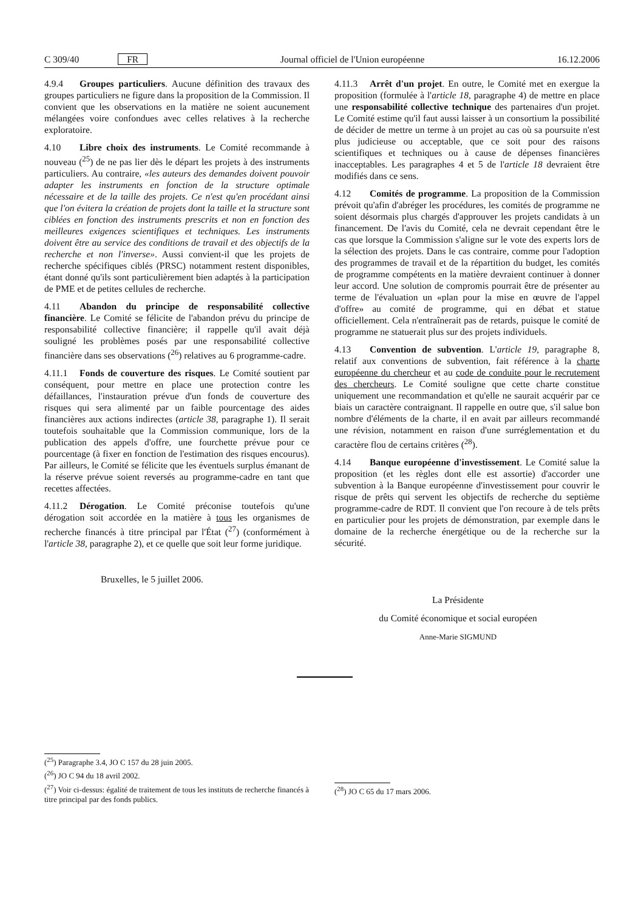C 309/40 FR Journal officiel de l'Union européenne 16.12.2006
4.9.4 Groupes particuliers. Aucune définition des travaux des groupes particuliers ne figure dans la proposition de la Commission. Il convient que les observations en la matière ne soient aucunement mélangées voire confondues avec celles relatives à la recherche exploratoire.
4.10 Libre choix des instruments. Le Comité recommande à nouveau (<sup>25</sup>) de ne pas lier dès le départ les projets à des instruments particuliers. Au contraire, «les auteurs des demandes doivent pouvoir adapter les instruments en fonction de la structure optimale nécessaire et de la taille des projets. Ce n'est qu'en procédant ainsi que l'on évitera la création de projets dont la taille et la structure sont ciblées en fonction des instruments prescrits et non en fonction des meilleures exigences scientifiques et techniques. Les instruments doivent être au service des conditions de travail et des objectifs de la recherche et non l'inverse». Aussi convient-il que les projets de recherche spécifiques ciblés (PRSC) notamment restent disponibles, étant donné qu'ils sont particulièrement bien adaptés à la participation de PME et de petites cellules de recherche.
4.11 Abandon du principe de responsabilité collective financière. Le Comité se félicite de l'abandon prévu du principe de responsabilité collective financière; il rappelle qu'il avait déjà souligné les problèmes posés par une responsabilité collective financière dans ses observations (<sup>26</sup>) relatives au 6 programme-cadre.
4.11.1 Fonds de couverture des risques. Le Comité soutient par conséquent, pour mettre en place une protection contre les défaillances, l'instauration prévue d'un fonds de couverture des risques qui sera alimenté par un faible pourcentage des aides financières aux actions indirectes (article 38, paragraphe 1). Il serait toutefois souhaitable que la Commission communique, lors de la publication des appels d'offre, une fourchette prévue pour ce pourcentage (à fixer en fonction de l'estimation des risques encourus). Par ailleurs, le Comité se félicite que les éventuels surplus émanant de la réserve prévue soient reversés au programme-cadre en tant que recettes affectées.
4.11.2 Dérogation. Le Comité préconise toutefois qu'une dérogation soit accordée en la matière à tous les organismes de recherche financés à titre principal par l'État (<sup>27</sup>) (conformément à l'article 38, paragraphe 2), et ce quelle que soit leur forme juridique.
Bruxelles, le 5 juillet 2006.
4.11.3 Arrêt d'un projet. En outre, le Comité met en exergue la proposition (formulée à l'article 18, paragraphe 4) de mettre en place une responsabilité collective technique des partenaires d'un projet. Le Comité estime qu'il faut aussi laisser à un consortium la possibilité de décider de mettre un terme à un projet au cas où sa poursuite n'est plus judicieuse ou acceptable, que ce soit pour des raisons scientifiques et techniques ou à cause de dépenses financières inacceptables. Les paragraphes 4 et 5 de l'article 18 devraient être modifiés dans ce sens.
4.12 Comités de programme. La proposition de la Commission prévoit qu'afin d'abréger les procédures, les comités de programme ne soient désormais plus chargés d'approuver les projets candidats à un financement. De l'avis du Comité, cela ne devrait cependant être le cas que lorsque la Commission s'aligne sur le vote des experts lors de la sélection des projets. Dans le cas contraire, comme pour l'adoption des programmes de travail et de la répartition du budget, les comités de programme compétents en la matière devraient continuer à donner leur accord. Une solution de compromis pourrait être de présenter au terme de l'évaluation un «plan pour la mise en œuvre de l'appel d'offre» au comité de programme, qui en débat et statue officiellement. Cela n'entraînerait pas de retards, puisque le comité de programme ne statuerait plus sur des projets individuels.
4.13 Convention de subvention. L'article 19, paragraphe 8, relatif aux conventions de subvention, fait référence à la charte européenne du chercheur et au code de conduite pour le recrutement des chercheurs. Le Comité souligne que cette charte constitue uniquement une recommandation et qu'elle ne saurait acquérir par ce biais un caractère contraignant. Il rappelle en outre que, s'il salue bon nombre d'éléments de la charte, il en avait par ailleurs recommandé une révision, notamment en raison d'une surréglementation et du caractère flou de certains critères (<sup>28</sup>).
4.14 Banque européenne d'investissement. Le Comité salue la proposition (et les règles dont elle est assortie) d'accorder une subvention à la Banque européenne d'investissement pour couvrir le risque de prêts qui servent les objectifs de recherche du septième programme-cadre de RDT. Il convient que l'on recoure à de tels prêts en particulier pour les projets de démonstration, par exemple dans le domaine de la recherche énergétique ou de la recherche sur la sécurité.
La Présidente
du Comité économique et social européen
Anne-Marie SIGMUND
(<sup>25</sup>) Paragraphe 3.4, JO C 157 du 28 juin 2005.
(<sup>26</sup>) JO C 94 du 18 avril 2002.
(<sup>27</sup>) Voir ci-dessus: égalité de traitement de tous les instituts de recherche financés à titre principal par des fonds publics.
(<sup>28</sup>) JO C 65 du 17 mars 2006.